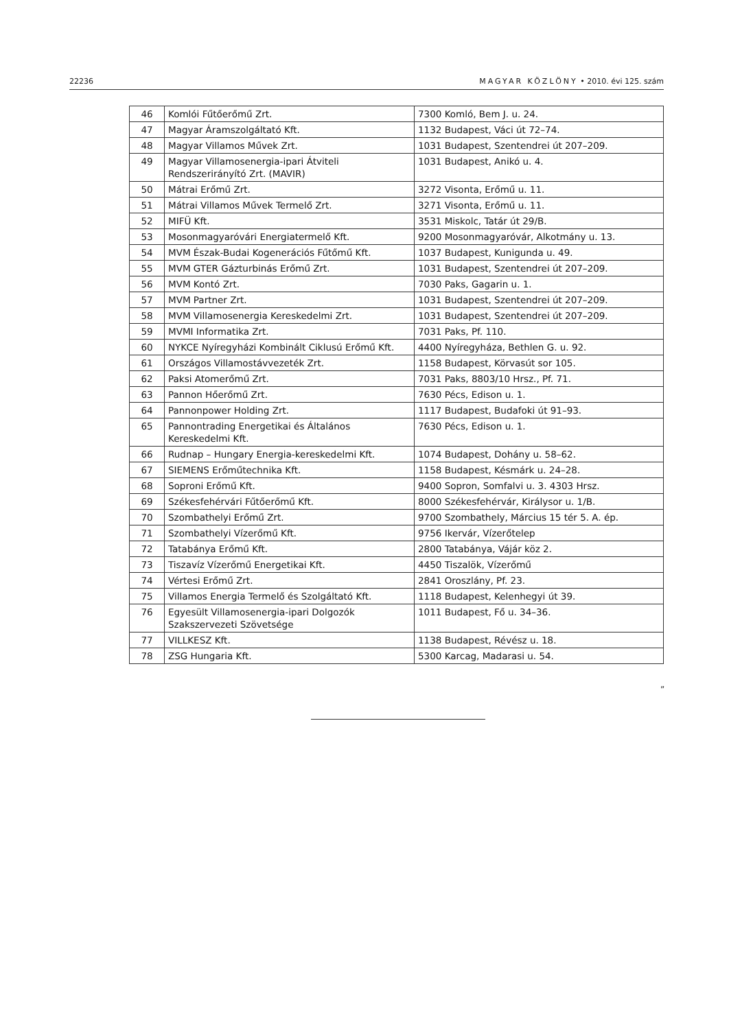22236 MAGYAR KÖZLÖNY • 2010. évi 125. szám
| 46 | Komlói Fűtőerőmű Zrt. | 7300 Komló, Bem J. u. 24. |
| 47 | Magyar Áramszolgáltató Kft. | 1132 Budapest, Váci út 72–74. |
| 48 | Magyar Villamos Művek Zrt. | 1031 Budapest, Szentendrei út 207–209. |
| 49 | Magyar Villamosenergia-ipari Átviteli Rendszerirányító Zrt. (MAVIR) | 1031 Budapest, Anikó u. 4. |
| 50 | Mátrai Erőmű Zrt. | 3272 Visonta, Erőmű u. 11. |
| 51 | Mátrai Villamos Művek Termelő Zrt. | 3271 Visonta, Erőmű u. 11. |
| 52 | MIFÜ Kft. | 3531 Miskolc, Tatár út 29/B. |
| 53 | Mosonmagyaróvári Energiatermelő Kft. | 9200 Mosonmagyaróvár, Alkotmány u. 13. |
| 54 | MVM Észak-Budai Kogenerációs Fűtőmű Kft. | 1037 Budapest, Kunigunda u. 49. |
| 55 | MVM GTER Gázturbinás Erőmű Zrt. | 1031 Budapest, Szentendrei út 207–209. |
| 56 | MVM Kontó Zrt. | 7030 Paks, Gagarin u. 1. |
| 57 | MVM Partner Zrt. | 1031 Budapest, Szentendrei út 207–209. |
| 58 | MVM Villamosenergia Kereskedelmi Zrt. | 1031 Budapest, Szentendrei út 207–209. |
| 59 | MVMI Informatika Zrt. | 7031 Paks, Pf. 110. |
| 60 | NYKCE Nyíregyházi Kombinált Ciklusú Erőmű Kft. | 4400 Nyíregyháza, Bethlen G. u. 92. |
| 61 | Országos Villamostávvezeték Zrt. | 1158 Budapest, Körvasút sor 105. |
| 62 | Paksi Atomerőmű Zrt. | 7031 Paks, 8803/10 Hrsz., Pf. 71. |
| 63 | Pannon Hőerőmű Zrt. | 7630 Pécs, Edison u. 1. |
| 64 | Pannonpower Holding Zrt. | 1117 Budapest, Budafoki út 91–93. |
| 65 | Pannontrading Energetikai és Általános Kereskedelmi Kft. | 7630 Pécs, Edison u. 1. |
| 66 | Rudnap – Hungary Energia-kereskedelmi Kft. | 1074 Budapest, Dohány u. 58–62. |
| 67 | SIEMENS Erőműtechnika Kft. | 1158 Budapest, Késmárk u. 24–28. |
| 68 | Soproni Erőmű Kft. | 9400 Sopron, Somfalvi u. 3. 4303 Hrsz. |
| 69 | Székesfehérvári Fűtőerőmű Kft. | 8000 Székesfehérvár, Királysor u. 1/B. |
| 70 | Szombathelyi Erőmű Zrt. | 9700 Szombathely, Március 15 tér 5. A. ép. |
| 71 | Szombathelyi Vízerőmű Kft. | 9756 Ikervár, Vízerőtelep |
| 72 | Tatabánya Erőmű Kft. | 2800 Tatabánya, Vájár köz 2. |
| 73 | Tiszavíz Vízerőmű Energetikai Kft. | 4450 Tiszalök, Vízerőmű |
| 74 | Vértesi Erőmű Zrt. | 2841 Oroszlány, Pf. 23. |
| 75 | Villamos Energia Termelő és Szolgáltató Kft. | 1118 Budapest, Kelenhegyi út 39. |
| 76 | Egyesült Villamosenergia-ipari Dolgozók Szakszervezeti Szövetsége | 1011 Budapest, Fő u. 34–36. |
| 77 | VILLKESZ Kft. | 1138 Budapest, Révész u. 18. |
| 78 | ZSG Hungaria Kft. | 5300 Karcag, Madarasi u. 54. |
”